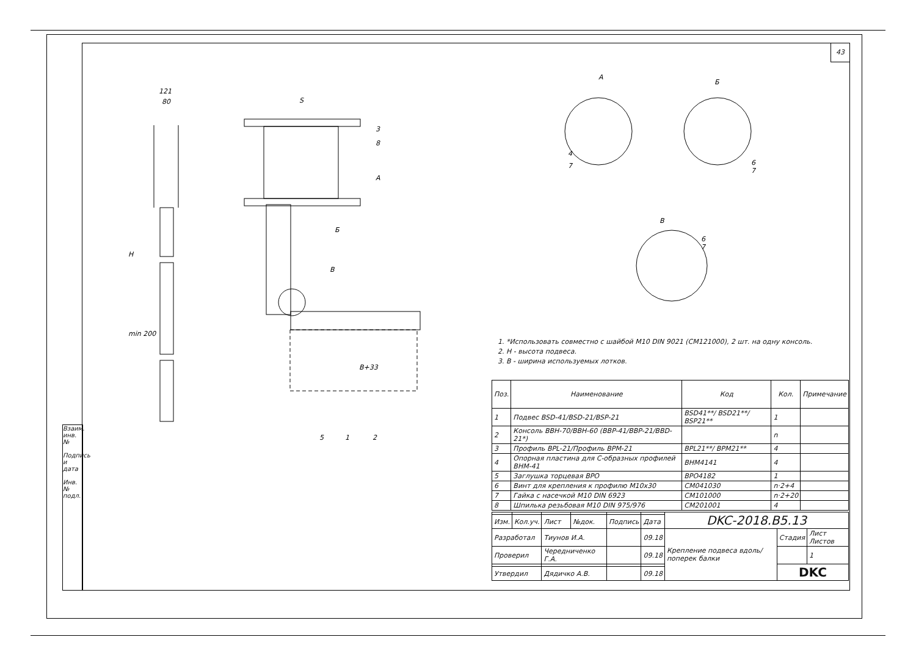43
Взаим. инв. №
Подпись и дата
Инв. № подл.
121
80
S
B+33
H
min 200
3
8
A
Б
В
5
1
2
А
Б
В
4
7
6
7
6
7
1. *Использовать совместно с шайбой M10 DIN 9021 (CM121000), 2 шт. на одну консоль.
2. H - высота подвеса.
3. B - ширина используемых лотков.
| Поз. | Наименование | Код | Кол. | Примечание |
| --- | --- | --- | --- | --- |
| 1 | Подвес BSD-41/BSD-21/BSP-21 | BSD41**/ BSD21**/ BSP21** | 1 | |
| 2 | Консоль BBH-70/BBH-60 (BBP-41/BBP-21/BBD-21*) | | n | |
| 3 | Профиль BPL-21/Профиль BPM-21 | BPL21**/ BPM21** | 4 | |
| 4 | Опорная пластина для С-образных профилей BHM-41 | BHM4141 | 4 | |
| 5 | Заглушка торцевая BPO | BPO4182 | 1 | |
| 6 | Винт для крепления к профилю M10x30 | CM041030 | n·2+4 | |
| 7 | Гайка с насечкой M10 DIN 6923 | CM101000 | n·2+20 | |
| 8 | Шпилька резьбовая M10 DIN 975/976 | CM201001 | 4 | |
| | | | | | | DKC-2018.B5.13 | | |
| Изм. | Кол.уч. | Лист | №док. | Подпись | Дата | | | |
| Разработал | | Тиунов И.А. | | | 09.18 | Крепление подвеса вдоль/поперек балки | Стадия | Лист Листов |
| Проверил | | Чередниченко Г.А. | | | 09.18 | | | 1 |
| | | | | | | | DKC | |
| Утвердил | | Дядичко А.В. | | | 09.18 | | | |